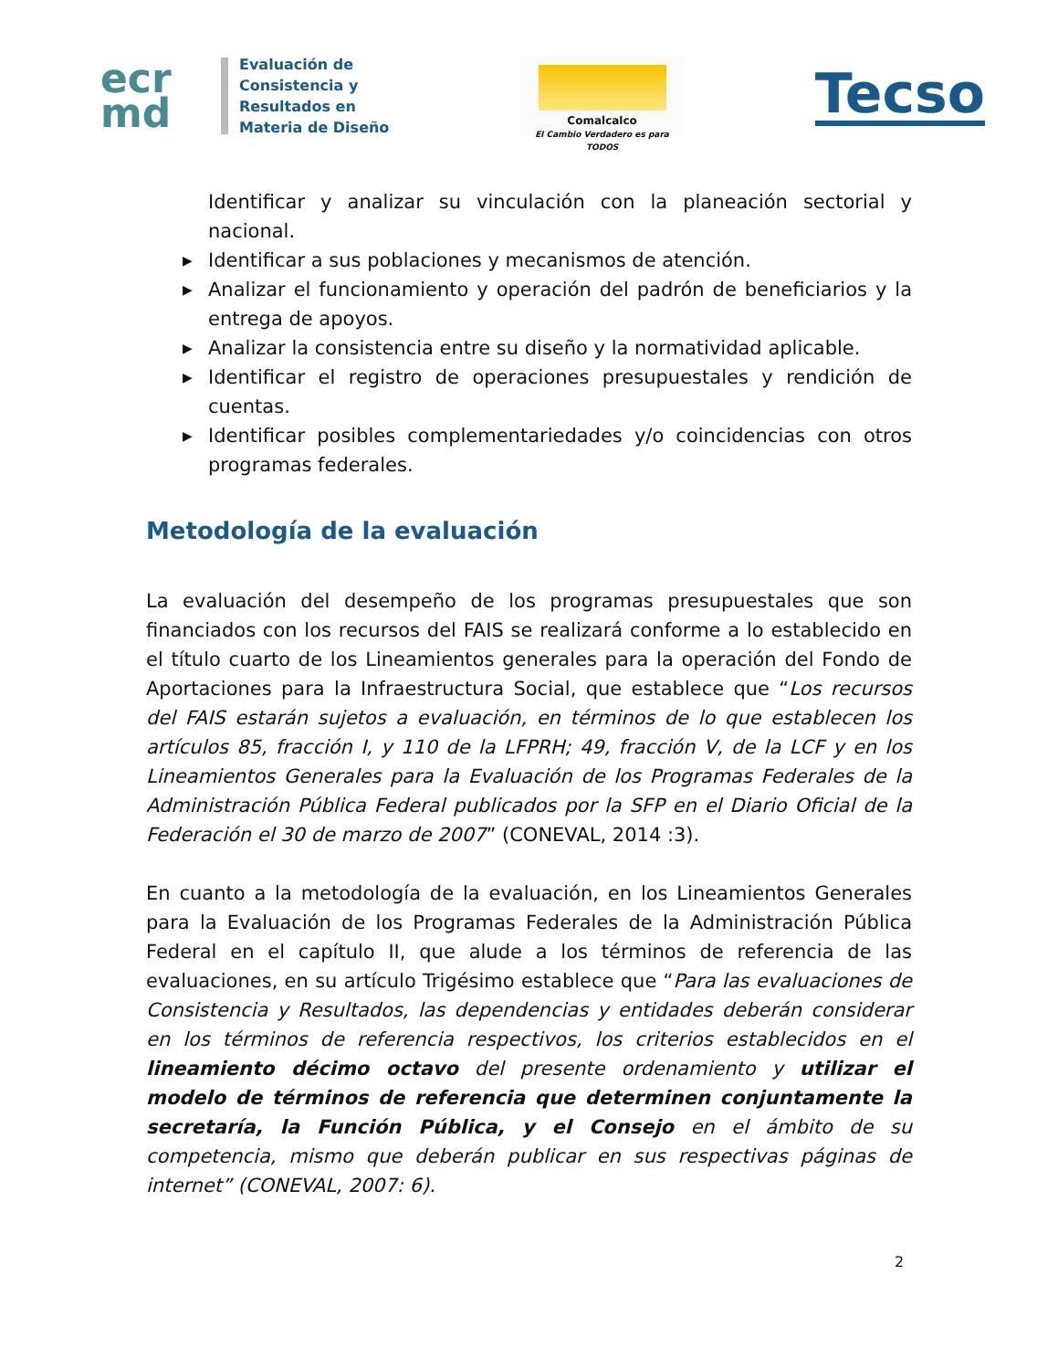ecr
md
Evaluación de
Consistencia y
Resultados en
Materia de Diseño
Comalcalco
El Cambio Verdadero es para TODOS
Tecso
Identificar y analizar su vinculación con la planeación sectorial y nacional.
▶ Identificar a sus poblaciones y mecanismos de atención.
▶ Analizar el funcionamiento y operación del padrón de beneficiarios y la entrega de apoyos.
▶ Analizar la consistencia entre su diseño y la normatividad aplicable.
▶ Identificar el registro de operaciones presupuestales y rendición de cuentas.
▶ Identificar posibles complementariedades y/o coincidencias con otros programas federales.
Metodología de la evaluación
La evaluación del desempeño de los programas presupuestales que son financiados con los recursos del FAIS se realizará conforme a lo establecido en el título cuarto de los Lineamientos generales para la operación del Fondo de Aportaciones para la Infraestructura Social, que establece que “Los recursos del FAIS estarán sujetos a evaluación, en términos de lo que establecen los artículos 85, fracción I, y 110 de la LFPRH; 49, fracción V, de la LCF y en los Lineamientos Generales para la Evaluación de los Programas Federales de la Administración Pública Federal publicados por la SFP en el Diario Oficial de la Federación el 30 de marzo de 2007” (CONEVAL, 2014 :3).
En cuanto a la metodología de la evaluación, en los Lineamientos Generales para la Evaluación de los Programas Federales de la Administración Pública Federal en el capítulo II, que alude a los términos de referencia de las evaluaciones, en su artículo Trigésimo establece que “Para las evaluaciones de Consistencia y Resultados, las dependencias y entidades deberán considerar en los términos de referencia respectivos, los criterios establecidos en el lineamiento décimo octavo del presente ordenamiento y utilizar el modelo de términos de referencia que determinen conjuntamente la secretaría, la Función Pública, y el Consejo en el ámbito de su competencia, mismo que deberán publicar en sus respectivas páginas de internet” (CONEVAL, 2007: 6).
2